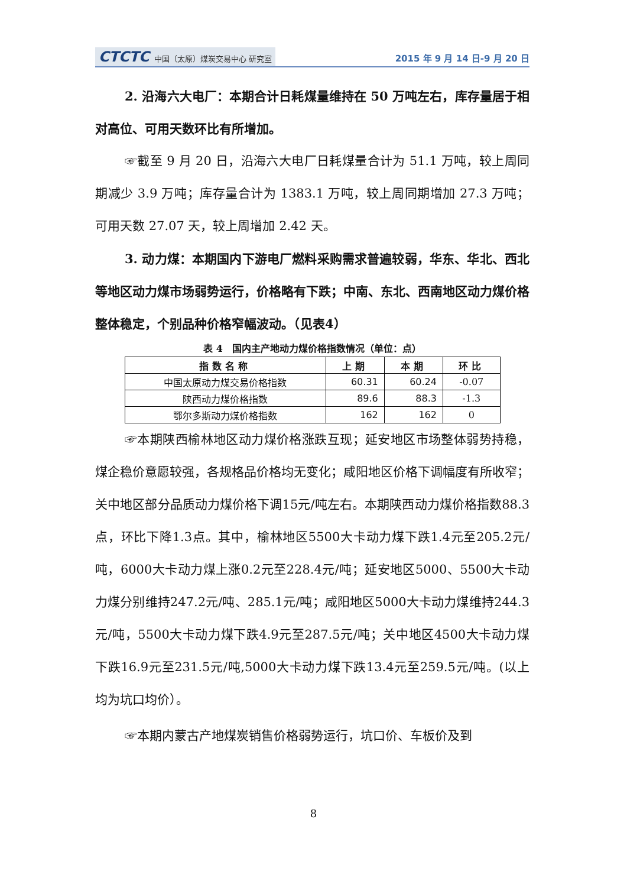CTCTC 中国（太原）煤炭交易中心 研究室
2015 年 9 月 14 日-9 月 20 日
2. 沿海六大电厂：本期合计日耗煤量维持在 50 万吨左右，库存量居于相对高位、可用天数环比有所增加。
☞截至 9 月 20 日，沿海六大电厂日耗煤量合计为 51.1 万吨，较上周同期减少 3.9 万吨；库存量合计为 1383.1 万吨，较上周同期增加 27.3 万吨；可用天数 27.07 天，较上周增加 2.42 天。
3. 动力煤：本期国内下游电厂燃料采购需求普遍较弱，华东、华北、西北等地区动力煤市场弱势运行，价格略有下跌；中南、东北、西南地区动力煤价格整体稳定，个别品种价格窄幅波动。（见表4）
表 4　国内主产地动力煤价格指数情况（单位：点）
| 指数名称 | 上期 | 本期 | 环比 |
| --- | --- | --- | --- |
| 中国太原动力煤交易价格指数 | 60.31 | 60.24 | -0.07 |
| 陕西动力煤价格指数 | 89.6 | 88.3 | -1.3 |
| 鄂尔多斯动力煤价格指数 | 162 | 162 | 0 |
☞本期陕西榆林地区动力煤价格涨跌互现；延安地区市场整体弱势持稳，煤企稳价意愿较强，各规格品价格均无变化；咸阳地区价格下调幅度有所收窄；关中地区部分品质动力煤价格下调15元/吨左右。本期陕西动力煤价格指数88.3点，环比下降1.3点。其中，榆林地区5500大卡动力煤下跌1.4元至205.2元/吨，6000大卡动力煤上涨0.2元至228.4元/吨；延安地区5000、5500大卡动力煤分别维持247.2元/吨、285.1元/吨；咸阳地区5000大卡动力煤维持244.3元/吨，5500大卡动力煤下跌4.9元至287.5元/吨；关中地区4500大卡动力煤下跌16.9元至231.5元/吨,5000大卡动力煤下跌13.4元至259.5元/吨。(以上均为坑口均价）。
☞本期内蒙古产地煤炭销售价格弱势运行，坑口价、车板价及到
8